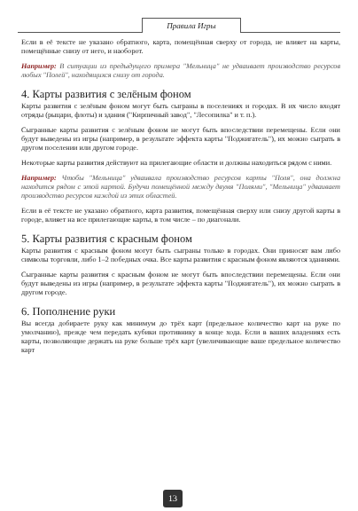Правила Игры
Если в её тексте не указано обратного, карта, помещённая сверху от города, не влияет на карты, помещённые снизу от него, и наоборот.
Например: В ситуации из предыдущего примера "Мельница" не удваивает производство ресурсов любых "Полей", находящихся снизу от города.
4. Карты развития с зелёным фоном
Карты развития с зелёным фоном могут быть сыграны в поселениях и городах. В их число входят отряды (рыцари, флоты) и здания ("Кирпичный завод", "Лесопилка" и т. п.).
Сыгранные карты развития с зелёным фоном не могут быть впоследствии перемещены. Если они будут выведены из игры (например, в результате эффекта карты "Поджигатель"), их можно сыграть в другом поселении или другом городе.
Некоторые карты развития действуют на прилегающие области и должны находиться рядом с ними.
Например: Чтобы "Мельница" удваивала производство ресурсов карты "Поля", она должна находится рядом с этой картой. Будучи помещённой между двумя "Полями", "Мельница" удваивает производство ресурсов каждой из этих областей.
Если в её тексте не указано обратного, карта развития, помещённая сверху или снизу другой карты в городе, влияет на все прилегающие карты, в том числе – по диагонали.
5. Карты развития с красным фоном
Карты развития с красным фоном могут быть сыграны только в городах. Они приносят вам либо символы торговли, либо 1–2 победных очка. Все карты развития с красным фоном являются зданиями.
Сыгранные карты развития с красным фоном не могут быть впоследствии перемещены. Если они будут выведены из игры (например, в результате эффекта карты "Поджигатель"), их можно сыграть в другом городе.
6. Пополнение руки
Вы всегда добираете руку как минимум до трёх карт (предельное количество карт на руке по умолчанию), прежде чем передать кубики противнику в конце хода. Если в ваших владениях есть карты, позволяющие держать на руке больше трёх карт (увеличивающие ваше предельное количество карт
13